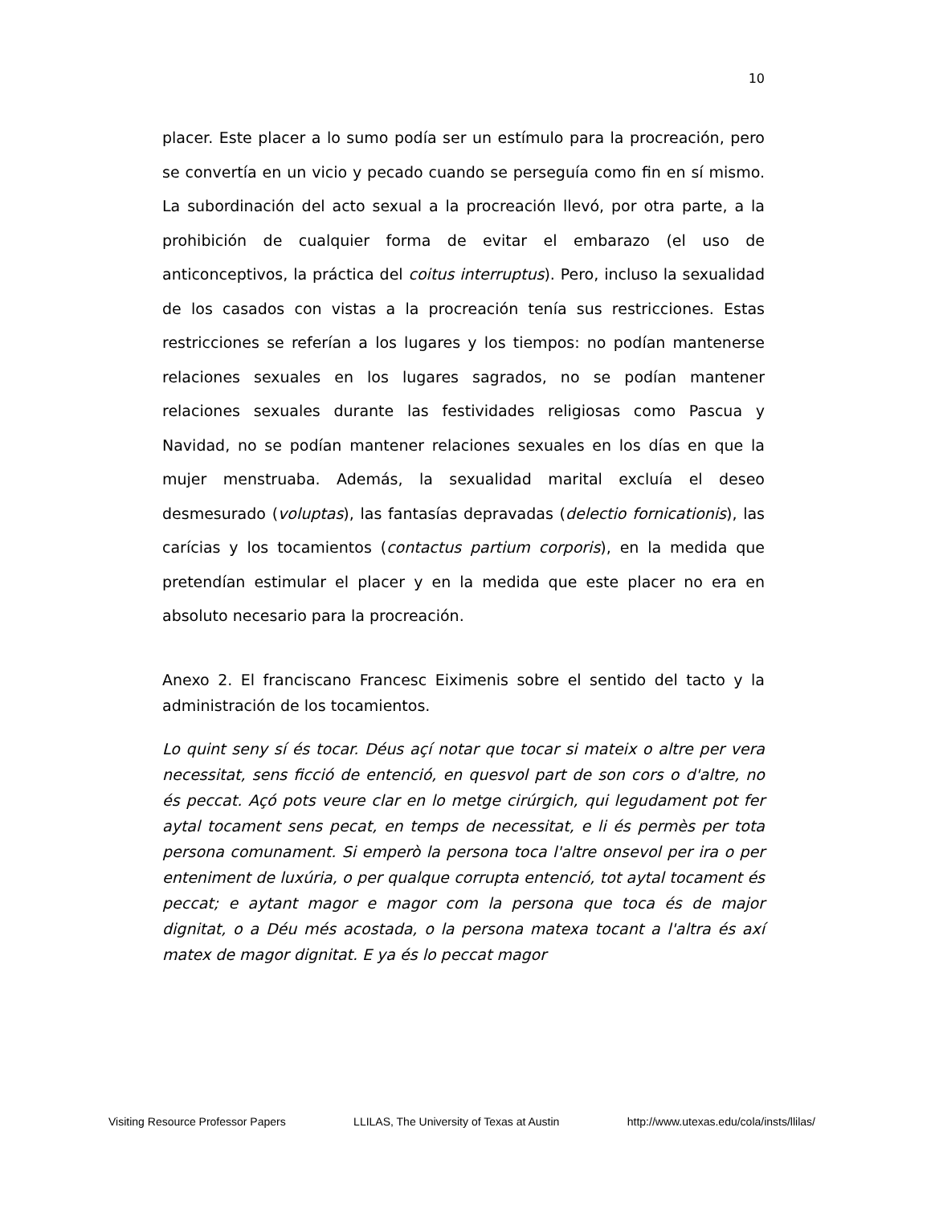10
placer. Este placer a lo sumo podía ser un estímulo para la procreación, pero se convertía en un vicio y pecado cuando se perseguía como fin en sí mismo. La subordinación del acto sexual a la procreación llevó, por otra parte, a la prohibición de cualquier forma de evitar el embarazo (el uso de anticonceptivos, la práctica del coitus interruptus). Pero, incluso la sexualidad de los casados con vistas a la procreación tenía sus restricciones. Estas restricciones se referían a los lugares y los tiempos: no podían mantenerse relaciones sexuales en los lugares sagrados, no se podían mantener relaciones sexuales durante las festividades religiosas como Pascua y Navidad, no se podían mantener relaciones sexuales en los días en que la mujer menstruaba. Además, la sexualidad marital excluía el deseo desmesurado (voluptas), las fantasías depravadas (delectio fornicationis), las carícias y los tocamientos (contactus partium corporis), en la medida que pretendían estimular el placer y en la medida que este placer no era en absoluto necesario para la procreación.
Anexo 2. El franciscano Francesc Eiximenis sobre el sentido del tacto y la administración de los tocamientos.
Lo quint seny sí és tocar. Déus açí notar que tocar si mateix o altre per vera necessitat, sens ficció de entenció, en quesvol part de son cors o d'altre, no és peccat. Açó pots veure clar en lo metge cirúrgich, qui legudament pot fer aytal tocament sens pecat, en temps de necessitat, e li és permès per tota persona comunament. Si emperò la persona toca l'altre onsevol per ira o per enteniment de luxúria, o per qualque corrupta entenció, tot aytal tocament és peccat; e aytant magor e magor com la persona que toca és de major dignitat, o a Déu més acostada, o la persona matexa tocant a l'altra és axí matex de magor dignitat. E ya és lo peccat magor
Visiting Resource Professor Papers LLILAS, The University of Texas at Austin http://www.utexas.edu/cola/insts/llilas/